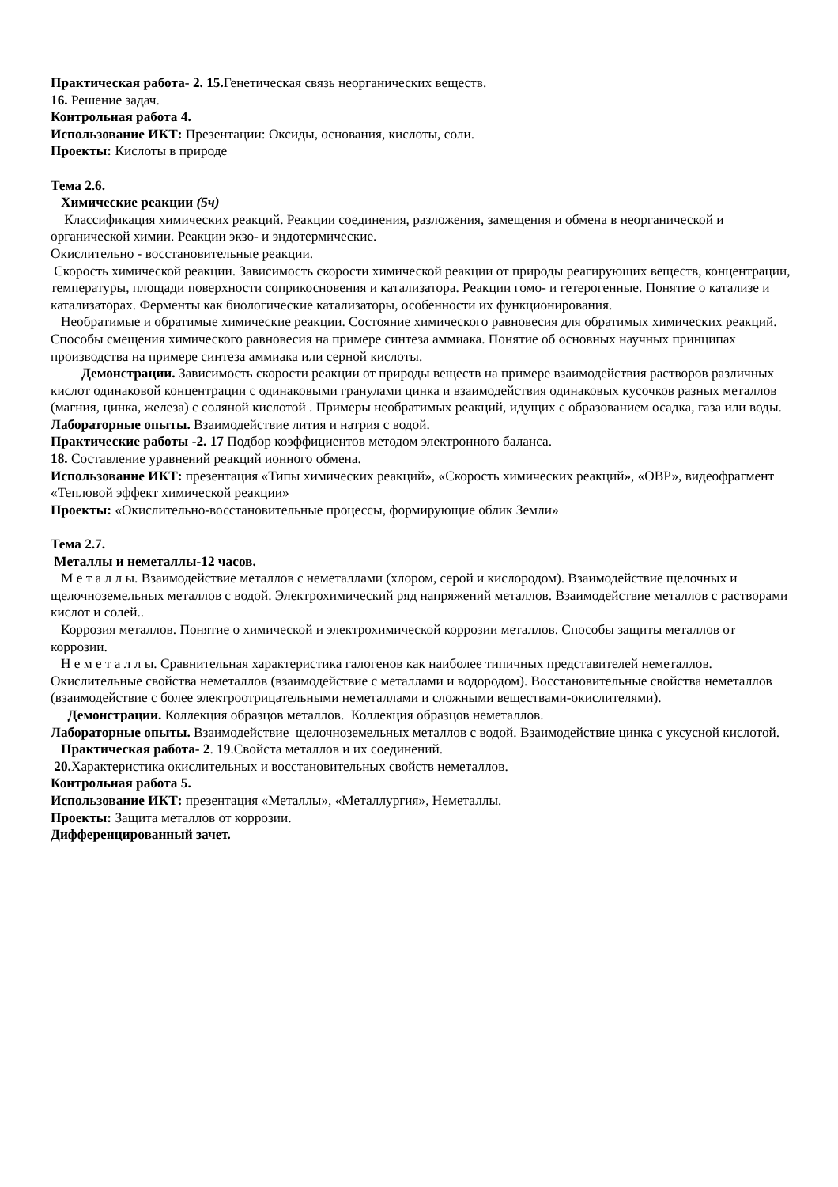Практическая работа- 2. 15. Генетическая связь неорганических веществ.
16. Решение задач.
Контрольная работа 4.
Использование ИКТ: Презентации: Оксиды, основания, кислоты, соли.
Проекты: Кислоты в природе
Тема 2.6.
Химические реакции (5ч)
Классификация химических реакций. Реакции соединения, разложения, замещения и обмена в неорганической и органической химии. Реакции экзо- и эндотермические.
Окислительно - восстановительные реакции.
Скорость химической реакции. Зависимость скорости химической реакции от природы реагирующих веществ, концентрации, температуры, площади поверхности соприкосновения и катализатора. Реакции гомо- и гетерогенные. Понятие о катализе и катализаторах. Ферменты как биологические катализаторы, особенности их функционирования.
Необратимые и обратимые химические реакции. Состояние химического равновесия для обратимых химических реакций. Способы смещения химического равновесия на примере синтеза аммиака. Понятие об основных научных принципах производства на примере синтеза аммиака или серной кислоты.
Демонстрации. Зависимость скорости реакции от природы веществ на примере взаимодействия растворов различных кислот одинаковой концентрации с одинаковыми гранулами цинка и взаимодействия одинаковых кусочков разных металлов (магния, цинка, железа) с соляной кислотой . Примеры необратимых реакций, идущих с образованием осадка, газа или воды.
Лабораторные опыты. Взаимодействие лития и натрия с водой.
Практические работы -2. 17 Подбор коэффициентов методом электронного баланса.
18. Составление уравнений реакций ионного обмена.
Использование ИКТ: презентация «Типы химических реакций», «Скорость химических реакций», «ОВР», видеофрагмент «Тепловой эффект химической реакции»
Проекты: «Окислительно-восстановительные процессы, формирующие облик Земли»
Тема 2.7.
Металлы и неметаллы-12 часов.
М е т а л л ы. Взаимодействие металлов с неметаллами (хлором, серой и кислородом). Взаимодействие щелочных и щелочноземельных металлов с водой. Электрохимический ряд напряжений металлов. Взаимодействие металлов с растворами кислот и солей..
Коррозия металлов. Понятие о химической и электрохимической коррозии металлов. Способы защиты металлов от коррозии.
Н е м е т а л л ы. Сравнительная характеристика галогенов как наиболее типичных представителей неметаллов. Окислительные свойства неметаллов (взаимодействие с металлами и водородом). Восстановительные свойства неметаллов (взаимодействие с более электроотрицательными неметаллами и сложными веществами-окислителями).
Демонстрации. Коллекция образцов металлов. Коллекция образцов неметаллов.
Лабораторные опыты. Взаимодействие щелочноземельных металлов с водой. Взаимодействие цинка с уксусной кислотой.
Практическая работа- 2. 19.Свойста металлов и их соединений.
20. Характеристика окислительных и восстановительных свойств неметаллов.
Контрольная работа 5.
Использование ИКТ: презентация «Металлы», «Металлургия», Неметаллы.
Проекты: Защита металлов от коррозии.
Дифференцированный зачет.